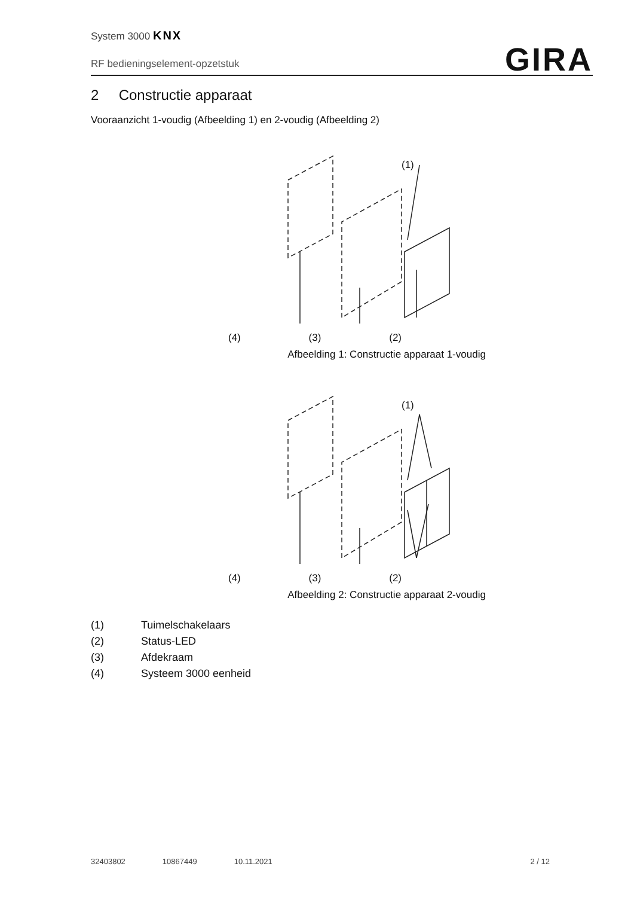System 3000 KNX
RF bedieningselement-opzetstuk
GIRA
2 Constructie apparaat
Vooraanzicht 1-voudig (Afbeelding 1) en 2-voudig (Afbeelding 2)
(1)
(4) (3) (2)
Afbeelding 1: Constructie apparaat 1-voudig
(1)
(4) (3) (2)
Afbeelding 2: Constructie apparaat 2-voudig
(1) Tuimelschakelaars
(2) Status-LED
(3) Afdekraam
(4) Systeem 3000 eenheid
32403802 10867449 10.11.2021 2 / 12